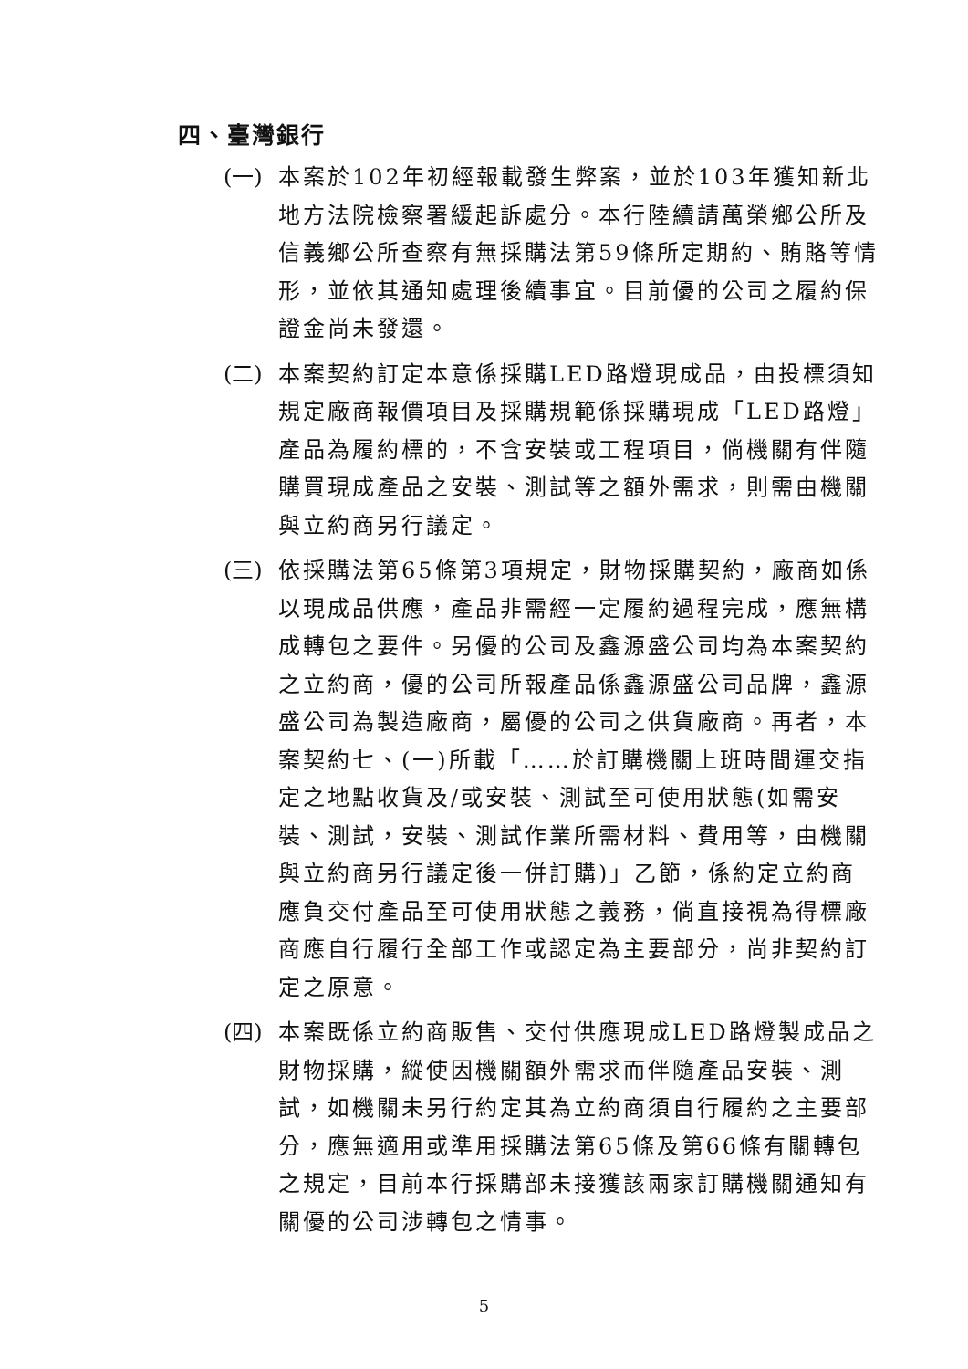四、臺灣銀行
(一) 本案於102年初經報載發生弊案，並於103年獲知新北地方法院檢察署緩起訴處分。本行陸續請萬榮鄉公所及信義鄉公所查察有無採購法第59條所定期約、賄賂等情形，並依其通知處理後續事宜。目前優的公司之履約保證金尚未發還。
(二) 本案契約訂定本意係採購LED路燈現成品，由投標須知規定廠商報價項目及採購規範係採購現成「LED路燈」產品為履約標的，不含安裝或工程項目，倘機關有伴隨購買現成產品之安裝、測試等之額外需求，則需由機關與立約商另行議定。
(三) 依採購法第65條第3項規定，財物採購契約，廠商如係以現成品供應，產品非需經一定履約過程完成，應無構成轉包之要件。另優的公司及鑫源盛公司均為本案契約之立約商，優的公司所報產品係鑫源盛公司品牌，鑫源盛公司為製造廠商，屬優的公司之供貨廠商。再者，本案契約七、(一)所載「……於訂購機關上班時間運交指定之地點收貨及/或安裝、測試至可使用狀態(如需安裝、測試，安裝、測試作業所需材料、費用等，由機關與立約商另行議定後一併訂購)」乙節，係約定立約商應負交付產品至可使用狀態之義務，倘直接視為得標廠商應自行履行全部工作或認定為主要部分，尚非契約訂定之原意。
(四) 本案既係立約商販售、交付供應現成LED路燈製成品之財物採購，縱使因機關額外需求而伴隨產品安裝、測試，如機關未另行約定其為立約商須自行履約之主要部分，應無適用或準用採購法第65條及第66條有關轉包之規定，目前本行採購部未接獲該兩家訂購機關通知有關優的公司涉轉包之情事。
5